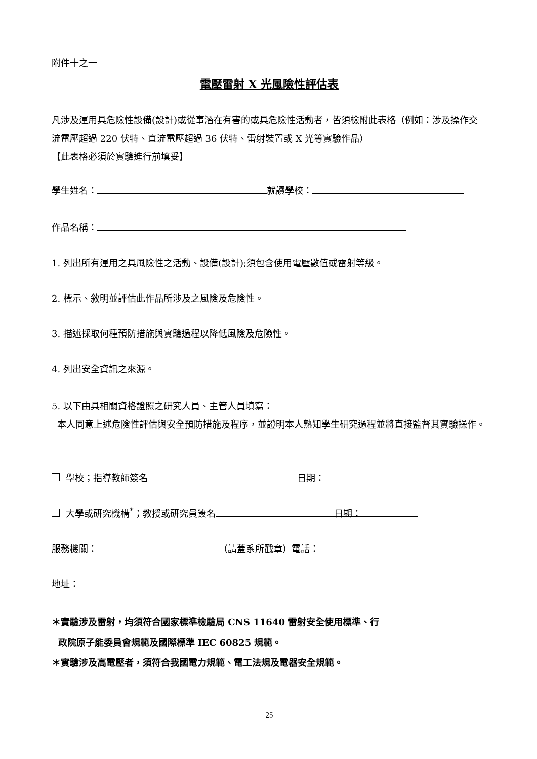附件十之一
電壓雷射 X 光風險性評估表
凡涉及運用具危險性設備(設計)或從事潛在有害的或具危險性活動者，皆須檢附此表格（例如：涉及操作交流電壓超過 220 伏特、直流電壓超過 36 伏特、雷射裝置或 X 光等實驗作品）
【此表格必須於實驗進行前填妥】
學生姓名： 就讀學校：
作品名稱：
1. 列出所有運用之具風險性之活動、設備(設計);須包含使用電壓數值或雷射等級。
2. 標示、敘明並評估此作品所涉及之風險及危險性。
3. 描述採取何種預防措施與實驗過程以降低風險及危險性。
4. 列出安全資訊之來源。
5. 以下由具相關資格證照之研究人員、主管人員填寫：
本人同意上述危險性評估與安全預防措施及程序，並證明本人熟知學生研究過程並將直接監督其實驗操作。
學校；指導教師簽名 日期：
大學或研究機構<sup>*</sup>；教授或研究員簽名 日期：
服務機關： （請蓋系所戳章）電話：
地址：
＊實驗涉及雷射，均須符合國家標準檢驗局 CNS 11640 雷射安全使用標準、行
政院原子能委員會規範及國際標準 IEC 60825 規範。
＊實驗涉及高電壓者，須符合我國電力規範、電工法規及電器安全規範。
25